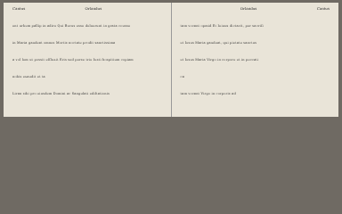Cantus Orlandus
ent urbem pallip in adire Qui Bucus esse deluerunt in grata cousse
in Maria gaudeat omnes Mortis noctate prodit sanctissima
a vol lem ut possit effluxit Eris sed perse trie Iusti hospitium copiam
nobis exaudit et ta
Liran sibi pro eiusdem Domini ac Sangulati ediltationis
Orlandus Cantus
tam vocant opmid Et Ieiuus dictavit, per sacrifi
et Iesus Maria gaudeat, qui pietate sanctus
et Iesus Maria Virgo in corpore et in peccati
ca
tam vocant Virgo in corporis ad